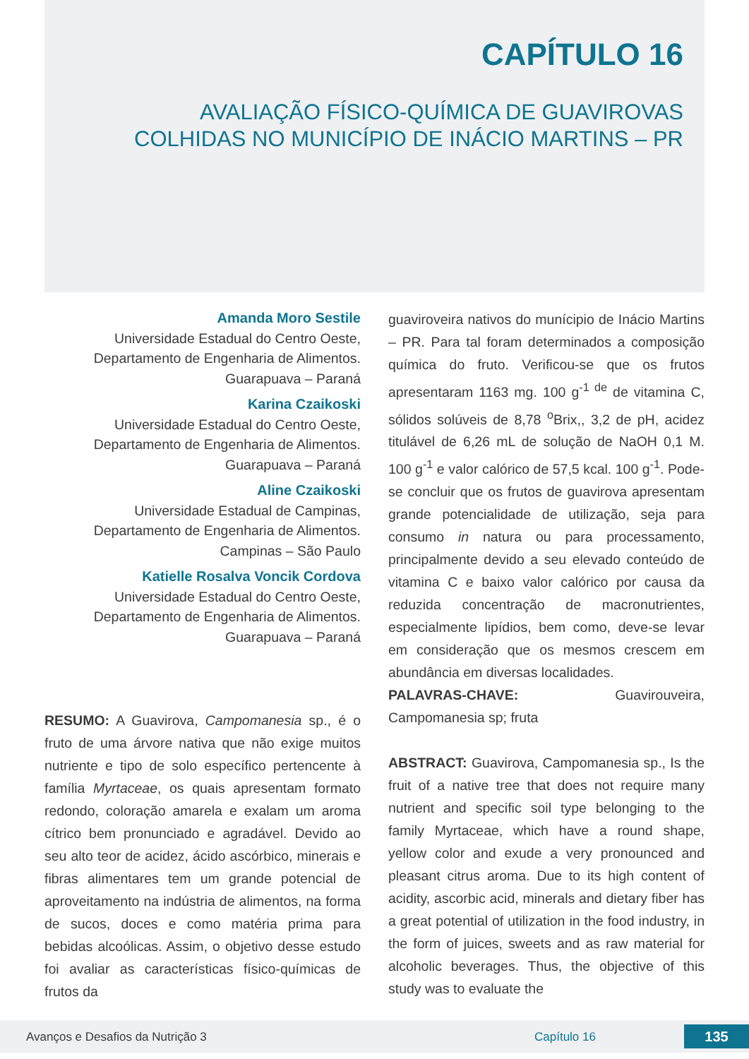CAPÍTULO 16
AVALIAÇÃO FÍSICO-QUÍMICA DE GUAVIROVAS
COLHIDAS NO MUNICÍPIO DE INÁCIO MARTINS – PR
Amanda Moro Sestile
Universidade Estadual do Centro Oeste,
Departamento de Engenharia de Alimentos.
Guarapuava – Paraná
Karina Czaikoski
Universidade Estadual do Centro Oeste,
Departamento de Engenharia de Alimentos.
Guarapuava – Paraná
Aline Czaikoski
Universidade Estadual de Campinas,
Departamento de Engenharia de Alimentos.
Campinas – São Paulo
Katielle Rosalva Voncik Cordova
Universidade Estadual do Centro Oeste,
Departamento de Engenharia de Alimentos.
Guarapuava – Paraná
RESUMO: A Guavirova, Campomanesia sp., é o fruto de uma árvore nativa que não exige muitos nutriente e tipo de solo específico pertencente à família Myrtaceae, os quais apresentam formato redondo, coloração amarela e exalam um aroma cítrico bem pronunciado e agradável. Devido ao seu alto teor de acidez, ácido ascórbico, minerais e fibras alimentares tem um grande potencial de aproveitamento na indústria de alimentos, na forma de sucos, doces e como matéria prima para bebidas alcoólicas. Assim, o objetivo desse estudo foi avaliar as características físico-químicas de frutos da
guaviroveira nativos do munícipio de Inácio Martins – PR. Para tal foram determinados a composição química do fruto. Verificou-se que os frutos apresentaram 1163 mg. 100 g<sup>-1 de</sup> de vitamina C, sólidos solúveis de 8,78 <sup>o</sup>Brix,, 3,2 de pH, acidez titulável de 6,26 mL de solução de NaOH 0,1 M. 100 g<sup>-1</sup> e valor calórico de 57,5 kcal. 100 g<sup>-1</sup>. Pode-se concluir que os frutos de guavirova apresentam grande potencialidade de utilização, seja para consumo in natura ou para processamento, principalmente devido a seu elevado conteúdo de vitamina C e baixo valor calórico por causa da reduzida concentração de macronutrientes, especialmente lipídios, bem como, deve-se levar em consideração que os mesmos crescem em abundância em diversas localidades.
PALAVRAS-CHAVE: Guavirouveira, Campomanesia sp; fruta
ABSTRACT: Guavirova, Campomanesia sp., Is the fruit of a native tree that does not require many nutrient and specific soil type belonging to the family Myrtaceae, which have a round shape, yellow color and exude a very pronounced and pleasant citrus aroma. Due to its high content of acidity, ascorbic acid, minerals and dietary fiber has a great potential of utilization in the food industry, in the form of juices, sweets and as raw material for alcoholic beverages. Thus, the objective of this study was to evaluate the
Avanços e Desafios da Nutrição 3 Capítulo 16 135